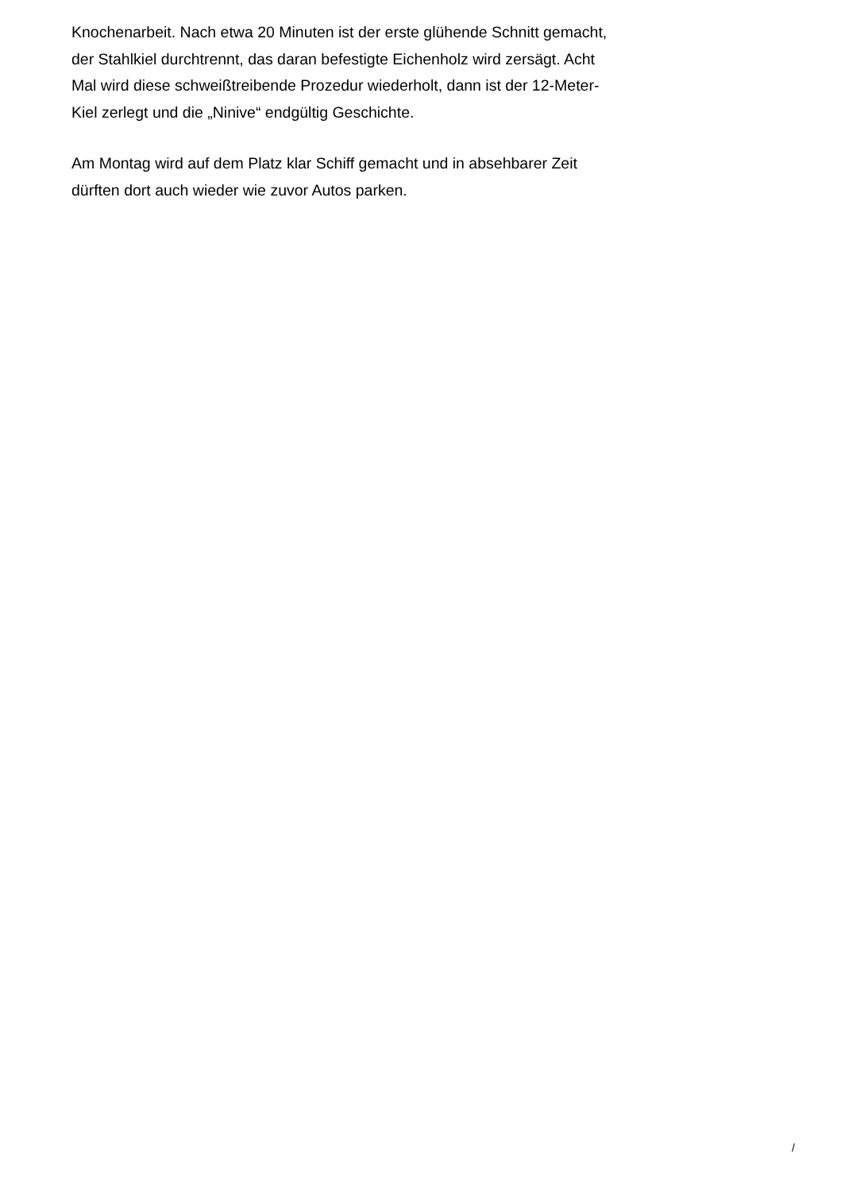Knochenarbeit. Nach etwa 20 Minuten ist der erste glühende Schnitt gemacht,
der Stahlkiel durchtrennt, das daran befestigte Eichenholz wird zersägt. Acht
Mal wird diese schweißtreibende Prozedur wiederholt, dann ist der 12-Meter-
Kiel zerlegt und die „Ninive“ endgültig Geschichte.
Am Montag wird auf dem Platz klar Schiff gemacht und in absehbarer Zeit
dürften dort auch wieder wie zuvor Autos parken.
/